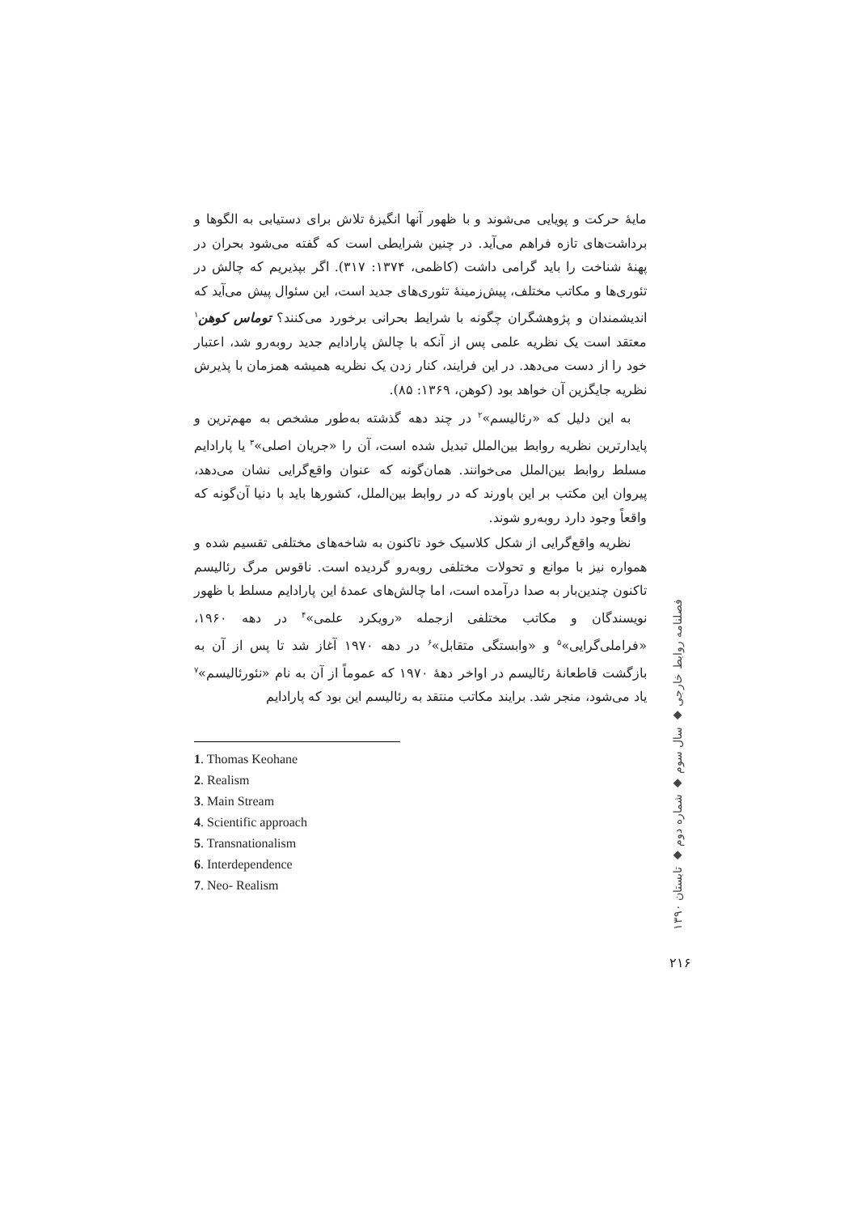مایهٔ حرکت و پویایی می‌شوند و با ظهور آنها انگیزهٔ تلاش برای دستیابی به الگوها و برداشت‌های تازه فراهم می‌آید. در چنین شرایطی است که گفته می‌شود بحران در پهنهٔ شناخت را باید گرامی داشت (کاظمی، ۱۳۷۴: ۳۱۷). اگر بپذیریم که چالش در تئوری‌ها و مکاتب مختلف، پیش‌زمینهٔ تئوری‌های جدید است، این سئوال پیش می‌آید که اندیشمندان و پژوهشگران چگونه با شرایط بحرانی برخورد می‌کنند؟ توماس کوهن<sup>۱</sup> معتقد است یک نظریه علمی پس از آنکه با چالش پارادایم جدید روبه‌رو شد، اعتبار خود را از دست می‌دهد. در این فرایند، کنار زدن یک نظریه همیشه همزمان با پذیرش نظریه جایگزین آن خواهد بود (کوهن، ۱۳۶۹: ۸۵).
به این دلیل که «رئالیسم»<sup>۲</sup> در چند دهه گذشته به‌طور مشخص به مهم‌ترین و پایدارترین نظریه روابط بین‌الملل تبدیل شده است، آن را «جریان اصلی»<sup>۳</sup> یا پارادایم مسلط روابط بین‌الملل می‌خوانند. همان‌گونه که عنوان واقع‌گرایی نشان می‌دهد، پیروان این مکتب بر این باورند که در روابط بین‌الملل، کشورها باید با دنیا آن‌گونه که واقعاً وجود دارد روبه‌رو شوند.
نظریه واقع‌گرایی از شکل کلاسیک خود تاکنون به شاخه‌های مختلفی تقسیم شده و همواره نیز با موانع و تحولات مختلفی روبه‌رو گردیده است. ناقوس مرگ رئالیسم تاکنون چندین‌بار به صدا درآمده است، اما چالش‌های عمدهٔ این پارادایم مسلط با ظهور نویسندگان و مکاتب مختلفی ازجمله «رویکرد علمی»<sup>۴</sup> در دهه ۱۹۶۰، «فراملی‌گرایی»<sup>۵</sup> و «وابستگی متقابل»<sup>۶</sup> در دهه ۱۹۷۰ آغاز شد تا پس از آن به بازگشت قاطعانهٔ رئالیسم در اواخر دههٔ ۱۹۷۰ که عموماً از آن به نام «نئورئالیسم»<sup>۷</sup> یاد می‌شود، منجر شد. برایند مکاتب منتقد به رئالیسم این بود که پارادایم
1. Thomas Keohane
2. Realism
3. Main Stream
4. Scientific approach
5. Transnationalism
6. Interdependence
7. Neo- Realism
فصلنامه روابط خارجی ◆ سال سوم ◆ شماره دوم ◆ تابستان ۱۳۹۰
۲۱۶